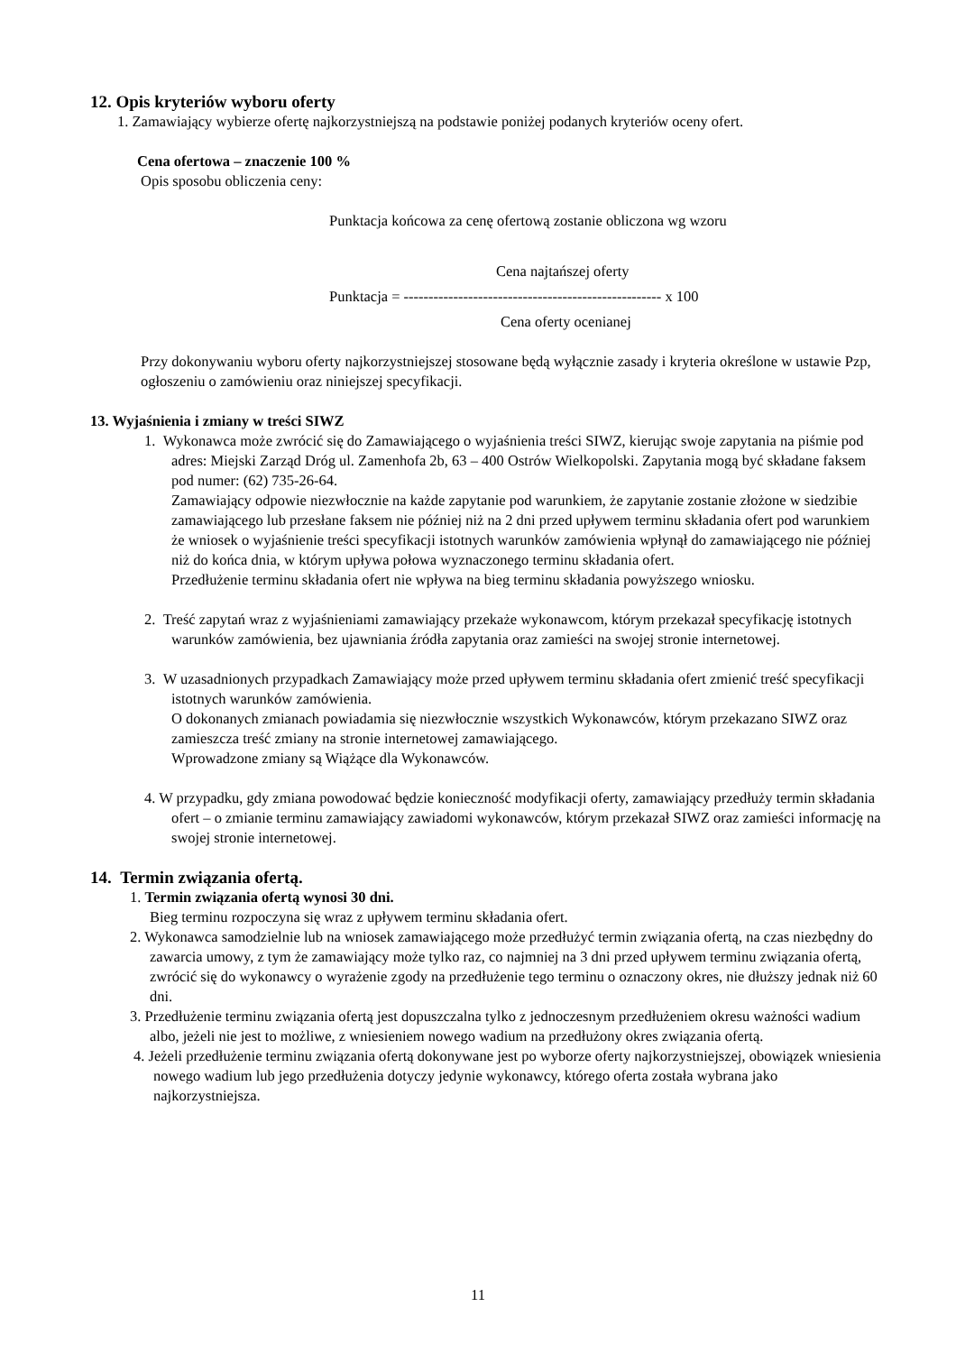12. Opis kryteriów wyboru oferty
1. Zamawiający wybierze ofertę najkorzystniejszą na podstawie poniżej podanych kryteriów oceny ofert.
Cena ofertowa – znaczenie 100 %
Opis sposobu obliczenia ceny:
Punktacja końcowa za cenę ofertową zostanie obliczona wg wzoru
Cena najtańszej oferty
Punktacja = ---------------------------------------------------- x 100
Cena oferty ocenianej
Przy dokonywaniu wyboru oferty najkorzystniejszej stosowane będą wyłącznie zasady i kryteria określone w ustawie Pzp, ogłoszeniu o zamówieniu oraz niniejszej specyfikacji.
13. Wyjaśnienia i zmiany w treści SIWZ
1. Wykonawca może zwrócić się do Zamawiającego o wyjaśnienia treści SIWZ, kierując swoje zapytania na piśmie pod adres: Miejski Zarząd Dróg ul. Zamenhofa 2b, 63 – 400 Ostrów Wielkopolski. Zapytania mogą być składane faksem pod numer: (62) 735-26-64.
Zamawiający odpowie niezwłocznie na każde zapytanie pod warunkiem, że zapytanie zostanie złożone w siedzibie zamawiającego lub przesłane faksem nie później niż na 2 dni przed upływem terminu składania ofert pod warunkiem że wniosek o wyjaśnienie treści specyfikacji istotnych warunków zamówienia wpłynął do zamawiającego nie później niż do końca dnia, w którym upływa połowa wyznaczonego terminu składania ofert.
Przedłużenie terminu składania ofert nie wpływa na bieg terminu składania powyższego wniosku.
2. Treść zapytań wraz z wyjaśnieniami zamawiający przekaże wykonawcom, którym przekazał specyfikację istotnych warunków zamówienia, bez ujawniania źródła zapytania oraz zamieści na swojej stronie internetowej.
3. W uzasadnionych przypadkach Zamawiający może przed upływem terminu składania ofert zmienić treść specyfikacji istotnych warunków zamówienia.
O dokonanych zmianach powiadamia się niezwłocznie wszystkich Wykonawców, którym przekazano SIWZ oraz zamieszcza treść zmiany na stronie internetowej zamawiającego.
Wprowadzone zmiany są Wiążące dla Wykonawców.
4. W przypadku, gdy zmiana powodować będzie konieczność modyfikacji oferty, zamawiający przedłuży termin składania ofert – o zmianie terminu zamawiający zawiadomi wykonawców, którym przekazał SIWZ oraz zamieści informację na swojej stronie internetowej.
14. Termin związania ofertą.
1. Termin związania ofertą wynosi 30 dni.
Bieg terminu rozpoczyna się wraz z upływem terminu składania ofert.
2. Wykonawca samodzielnie lub na wniosek zamawiającego może przedłużyć termin związania ofertą, na czas niezbędny do zawarcia umowy, z tym że zamawiający może tylko raz, co najmniej na 3 dni przed upływem terminu związania ofertą, zwrócić się do wykonawcy o wyrażenie zgody na przedłużenie tego terminu o oznaczony okres, nie dłuższy jednak niż 60 dni.
3. Przedłużenie terminu związania ofertą jest dopuszczalna tylko z jednoczesnym przedłużeniem okresu ważności wadium albo, jeżeli nie jest to możliwe, z wniesieniem nowego wadium na przedłużony okres związania ofertą.
4. Jeżeli przedłużenie terminu związania ofertą dokonywane jest po wyborze oferty najkorzystniejszej, obowiązek wniesienia nowego wadium lub jego przedłużenia dotyczy jedynie wykonawcy, którego oferta została wybrana jako najkorzystniejsza.
11